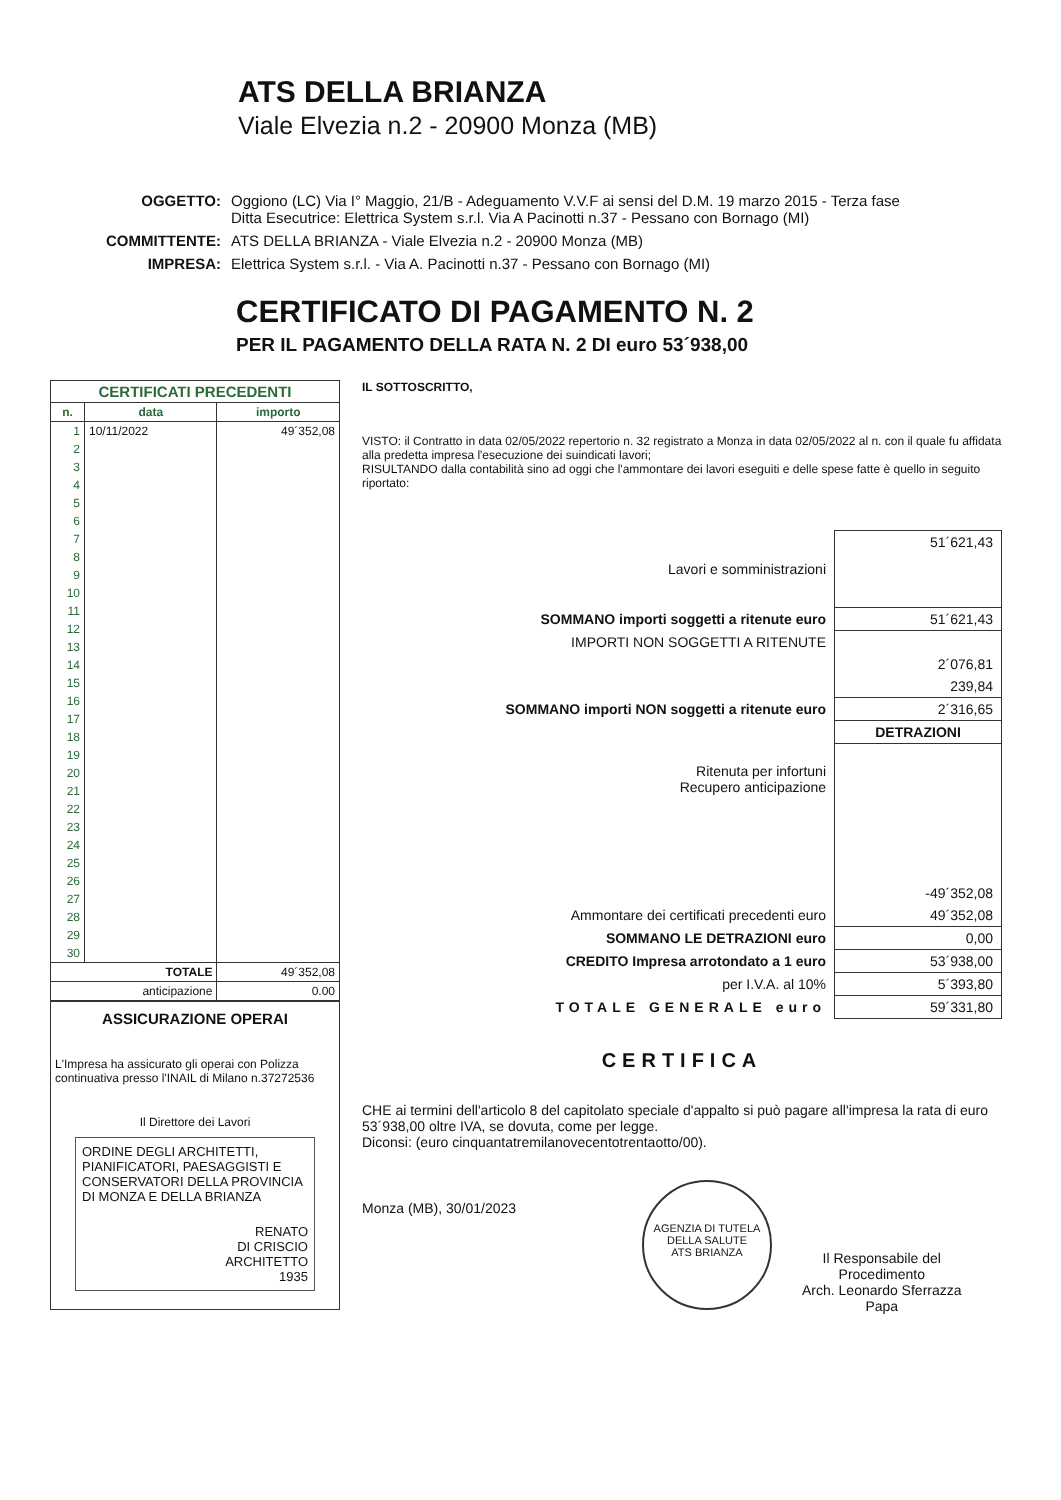ATS DELLA BRIANZA
Viale Elvezia n.2 - 20900 Monza (MB)
| OGGETTO: | Oggiono (LC) Via I° Maggio, 21/B - Adeguamento V.V.F ai sensi del D.M. 19 marzo 2015 - Terza fase Ditta Esecutrice: Elettrica System s.r.l. Via A Pacinotti n.37 - Pessano con Bornago (MI) |
| COMMITTENTE: | ATS DELLA BRIANZA - Viale Elvezia n.2 - 20900 Monza (MB) |
| IMPRESA: | Elettrica System s.r.l. - Via A. Pacinotti n.37 - Pessano con Bornago (MI) |
CERTIFICATO DI PAGAMENTO N. 2
PER IL PAGAMENTO DELLA RATA N. 2 DI euro 53´938,00
| CERTIFICATI PRECEDENTI | | |
| --- | --- | --- |
| n. | data | importo |
| 1 | 10/11/2022 | 49´352,08 |
| 2 | | |
| 3 | | |
| 4 | | |
| 5 | | |
| 6 | | |
| 7 | | |
| 8 | | |
| 9 | | |
| 10 | | |
| 11 | | |
| 12 | | |
| 13 | | |
| 14 | | |
| 15 | | |
| 16 | | |
| 17 | | |
| 18 | | |
| 19 | | |
| 20 | | |
| 21 | | |
| 22 | | |
| 23 | | |
| 24 | | |
| 25 | | |
| 26 | | |
| 27 | | |
| 28 | | |
| 29 | | |
| 30 | | |
| TOTALE | | 49´352,08 |
| anticipazione | | 0.00 |
ASSICURAZIONE OPERAI
L'Impresa ha assicurato gli operai con Polizza continuativa presso l'INAIL di Milano n.37272536
Il Direttore dei Lavori
ORDINE DEGLI ARCHITETTI, PIANIFICATORI, PAESAGGISTI E CONSERVATORI DELLA PROVINCIA DI MONZA E DELLA BRIANZA
RENATO
DI CRISCIO
ARCHITETTO
1935
IL SOTTOSCRITTO,
VISTO: il Contratto in data 02/05/2022 repertorio n. 32 registrato a Monza in data 02/05/2022 al n. con il quale fu affidata alla predetta impresa l'esecuzione dei suindicati lavori;
RISULTANDO dalla contabilità sino ad oggi che l'ammontare dei lavori eseguiti e delle spese fatte è quello in seguito riportato:
| Lavori e somministrazioni | 51´621,43 |
| SOMMANO importi soggetti a ritenute euro | 51´621,43 |
| IMPORTI NON SOGGETTI A RITENUTE | |
| | 2´076,81 |
| | 239,84 |
| SOMMANO importi NON soggetti a ritenute euro | 2´316,65 |
| | DETRAZIONI |
| Ritenuta per infortuni Recupero anticipazione | |
| | -49´352,08 |
| Ammontare dei certificati precedenti euro | 49´352,08 |
| SOMMANO LE DETRAZIONI euro | 0,00 |
| CREDITO Impresa arrotondato a 1 euro | 53´938,00 |
| per I.V.A. al 10% | 5´393,80 |
| TOTALE GENERALE euro | 59´331,80 |
CERTIFICA
CHE ai termini dell'articolo 8 del capitolato speciale d'appalto si può pagare all'impresa la rata di euro 53´938,00 oltre IVA, se dovuta, come per legge.
Diconsi: (euro cinquantatremilanovecentotrentaotto/00).
Monza (MB), 30/01/2023
AGENZIA DI TUTELA DELLA SALUTE
ATS BRIANZA
Il Responsabile del
Procedimento
Arch. Leonardo Sferrazza
Papa